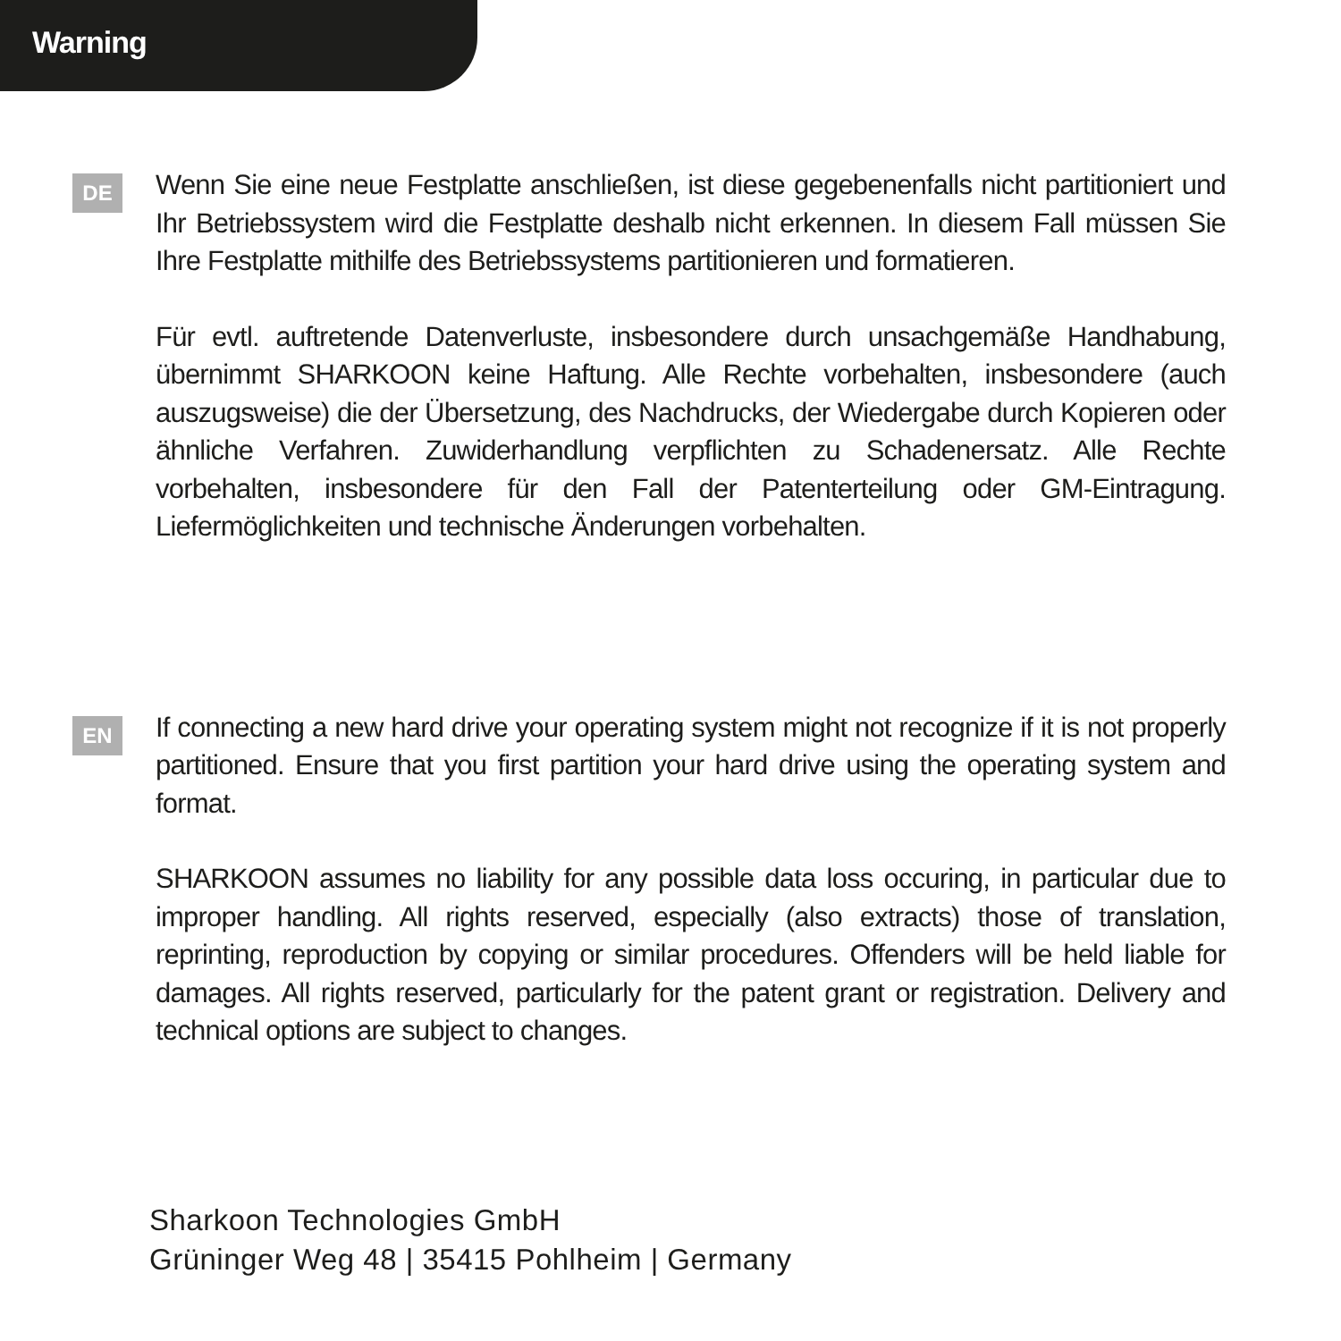Warning
DE
Wenn Sie eine neue Festplatte anschließen, ist diese gegebenenfalls nicht partitioniert und Ihr Betriebssystem wird die Festplatte deshalb nicht erkennen. In diesem Fall müssen Sie Ihre Festplatte mithilfe des Betriebssystems partitionieren und formatieren.
Für evtl. auftretende Datenverluste, insbesondere durch unsachgemäße Handhabung, übernimmt SHARKOON keine Haftung. Alle Rechte vorbehalten, insbesondere (auch auszugsweise) die der Übersetzung, des Nachdrucks, der Wiedergabe durch Kopieren oder ähnliche Verfahren. Zuwiderhandlung verpflichten zu Schadenersatz. Alle Rechte vorbehalten, insbesondere für den Fall der Patenterteilung oder GM-Eintragung. Liefermöglichkeiten und technische Änderungen vorbehalten.
EN
If connecting a new hard drive your operating system might not recognize if it is not properly partitioned. Ensure that you first partition your hard drive using the operating system and format.
SHARKOON assumes no liability for any possible data loss occuring, in particular due to improper handling. All rights reserved, especially (also extracts) those of translation, reprinting, reproduction by copying or similar procedures. Offenders will be held liable for damages. All rights reserved, particularly for the patent grant or registration. Delivery and technical options are subject to changes.
Sharkoon Technologies GmbH
Grüninger Weg 48 | 35415 Pohlheim | Germany